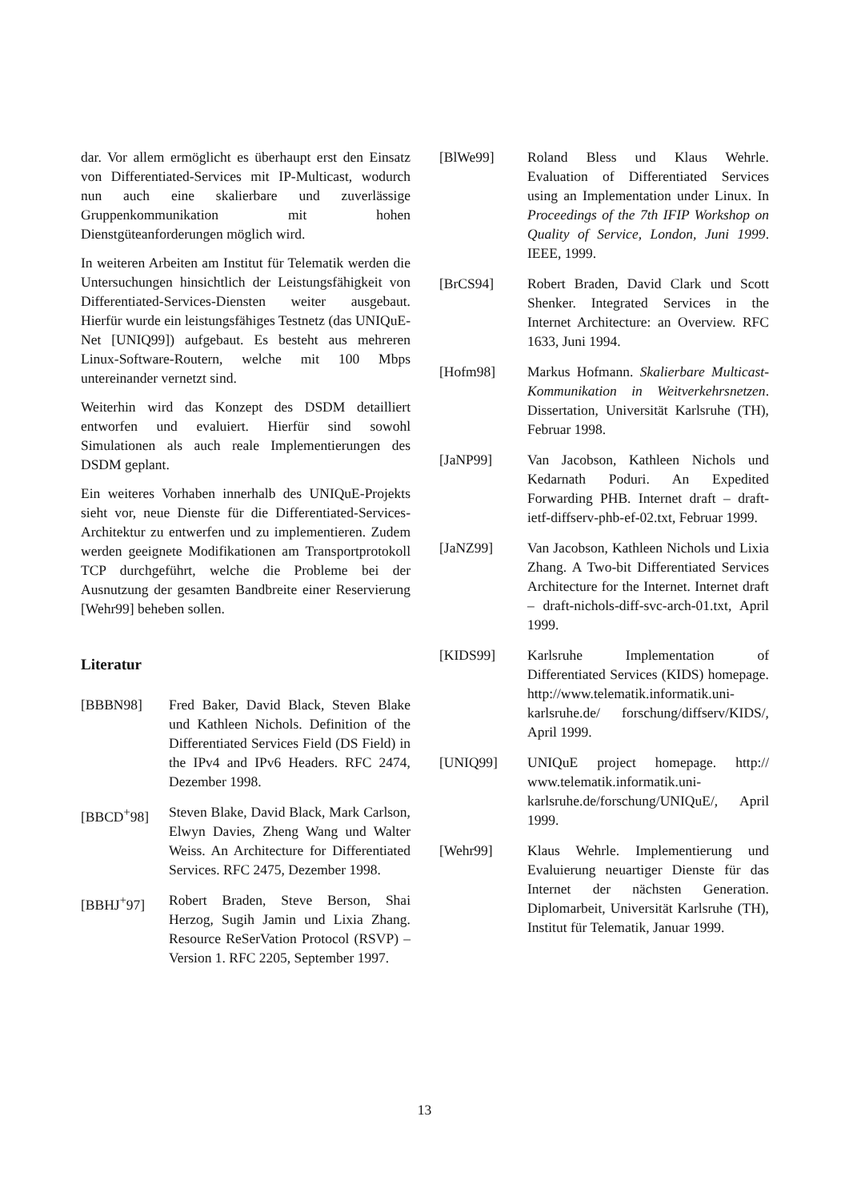dar. Vor allem ermöglicht es überhaupt erst den Einsatz von Differentiated-Services mit IP-Multicast, wodurch nun auch eine skalierbare und zuverlässige Gruppenkommunikation mit hohen Dienstgüteanforderungen möglich wird.
In weiteren Arbeiten am Institut für Telematik werden die Untersuchungen hinsichtlich der Leistungsfähigkeit von Differentiated-Services-Diensten weiter ausgebaut. Hierfür wurde ein leistungsfähiges Testnetz (das UNIQuE-Net [UNIQ99]) aufgebaut. Es besteht aus mehreren Linux-Software-Routern, welche mit 100 Mbps untereinander vernetzt sind.
Weiterhin wird das Konzept des DSDM detailliert entworfen und evaluiert. Hierfür sind sowohl Simulationen als auch reale Implementierungen des DSDM geplant.
Ein weiteres Vorhaben innerhalb des UNIQuE-Projekts sieht vor, neue Dienste für die Differentiated-Services-Architektur zu entwerfen und zu implementieren. Zudem werden geeignete Modifikationen am Transportprotokoll TCP durchgeführt, welche die Probleme bei der Ausnutzung der gesamten Bandbreite einer Reservierung [Wehr99] beheben sollen.
Literatur
[BBBN98] Fred Baker, David Black, Steven Blake und Kathleen Nichols. Definition of the Differentiated Services Field (DS Field) in the IPv4 and IPv6 Headers. RFC 2474, Dezember 1998.
[BBCD<sup>+</sup>98] Steven Blake, David Black, Mark Carlson, Elwyn Davies, Zheng Wang und Walter Weiss. An Architecture for Differentiated Services. RFC 2475, Dezember 1998.
[BBHJ<sup>+</sup>97] Robert Braden, Steve Berson, Shai Herzog, Sugih Jamin und Lixia Zhang. Resource ReSerVation Protocol (RSVP) – Version 1. RFC 2205, September 1997.
[BlWe99] Roland Bless und Klaus Wehrle. Evaluation of Differentiated Services using an Implementation under Linux. In Proceedings of the 7th IFIP Workshop on Quality of Service, London, Juni 1999. IEEE, 1999.
[BrCS94] Robert Braden, David Clark und Scott Shenker. Integrated Services in the Internet Architecture: an Overview. RFC 1633, Juni 1994.
[Hofm98] Markus Hofmann. Skalierbare Multicast-Kommunikation in Weitverkehrsnetzen. Dissertation, Universität Karlsruhe (TH), Februar 1998.
[JaNP99] Van Jacobson, Kathleen Nichols und Kedarnath Poduri. An Expedited Forwarding PHB. Internet draft – draft-ietf-diffserv-phb-ef-02.txt, Februar 1999.
[JaNZ99] Van Jacobson, Kathleen Nichols und Lixia Zhang. A Two-bit Differentiated Services Architecture for the Internet. Internet draft – draft-nichols-diff-svc-arch-01.txt, April 1999.
[KIDS99] Karlsruhe Implementation of Differentiated Services (KIDS) homepage. http://www.telematik.informatik.uni-karlsruhe.de/ forschung/diffserv/KIDS/, April 1999.
[UNIQ99] UNIQuE project homepage. http:// www.telematik.informatik.uni-karlsruhe.de/forschung/UNIQuE/, April 1999.
[Wehr99] Klaus Wehrle. Implementierung und Evaluierung neuartiger Dienste für das Internet der nächsten Generation. Diplomarbeit, Universität Karlsruhe (TH), Institut für Telematik, Januar 1999.
13